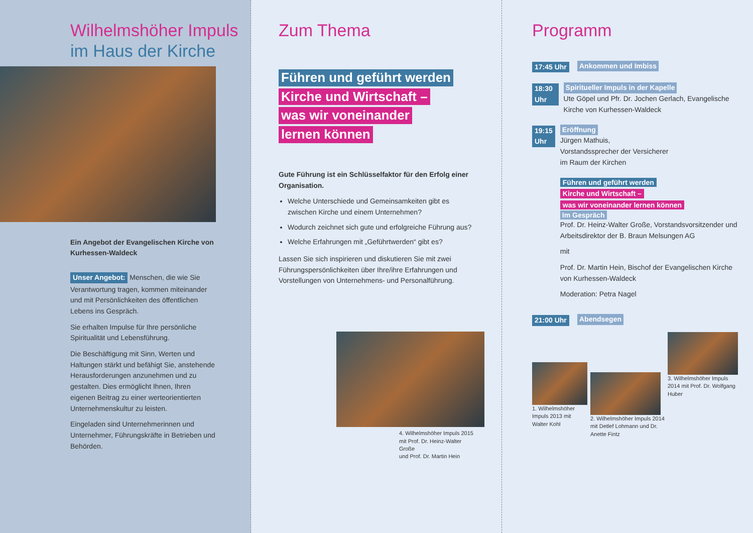Wilhelmshöher Impuls
im Haus der Kirche
Ein Angebot der Evangelischen Kirche von Kurhessen-Waldeck
Unser Angebot: Menschen, die wie Sie Verantwortung tragen, kommen miteinander und mit Persönlichkeiten des öffentlichen Lebens ins Gespräch.
Sie erhalten Impulse für Ihre persönliche Spiritualität und Lebensführung.
Die Beschäftigung mit Sinn, Werten und Haltungen stärkt und befähigt Sie, anstehende Herausforderungen anzunehmen und zu gestalten. Dies ermöglicht Ihnen, Ihren eigenen Beitrag zu einer werteorientierten Unternehmenskultur zu leisten.
Eingeladen sind Unternehmerinnen und Unternehmer, Führungskräfte in Betrieben und Behörden.
Zum Thema
Führen und geführt werden
Kirche und Wirtschaft –
was wir voneinander
lernen können
Gute Führung ist ein Schlüsselfaktor für den Erfolg einer Organisation.
Welche Unterschiede und Gemeinsamkeiten gibt es zwischen Kirche und einem Unternehmen?
Wodurch zeichnet sich gute und erfolgreiche Führung aus?
Welche Erfahrungen mit „Geführtwerden“ gibt es?
Lassen Sie sich inspirieren und diskutieren Sie mit zwei Führungspersönlichkeiten über Ihre/ihre Erfahrungen und Vorstellungen von Unternehmens- und Personalführung.
4. Wilhelmshöher Impuls 2015
mit Prof. Dr. Heinz-Walter Große
und Prof. Dr. Martin Hein
Programm
17:45 Uhr Ankommen und Imbiss
18:30 Uhr Spiritueller Impuls in der Kapelle
Ute Göpel und Pfr. Dr. Jochen Gerlach, Evangelische Kirche von Kurhessen-Waldeck
19:15 Uhr Eröffnung
Jürgen Mathuis,
Vorstandssprecher der Versicherer
im Raum der Kirchen
Führen und geführt werden
Kirche und Wirtschaft –
was wir voneinander lernen können
Im Gespräch
Prof. Dr. Heinz-Walter Große, Vorstandsvorsitzender und Arbeitsdirektor der B. Braun Melsungen AG
mit
Prof. Dr. Martin Hein, Bischof der Evangelischen Kirche von Kurhessen-Waldeck
Moderation: Petra Nagel
21:00 Uhr Abendsegen
1. Wilhelmshöher Impuls 2013 mit Walter Kohl
2. Wilhelmshöher Impuls 2014 mit Detlef Lohmann und Dr. Anette Fintz
3. Wilhelmshöher Impuls 2014 mit Prof. Dr. Wolfgang Huber